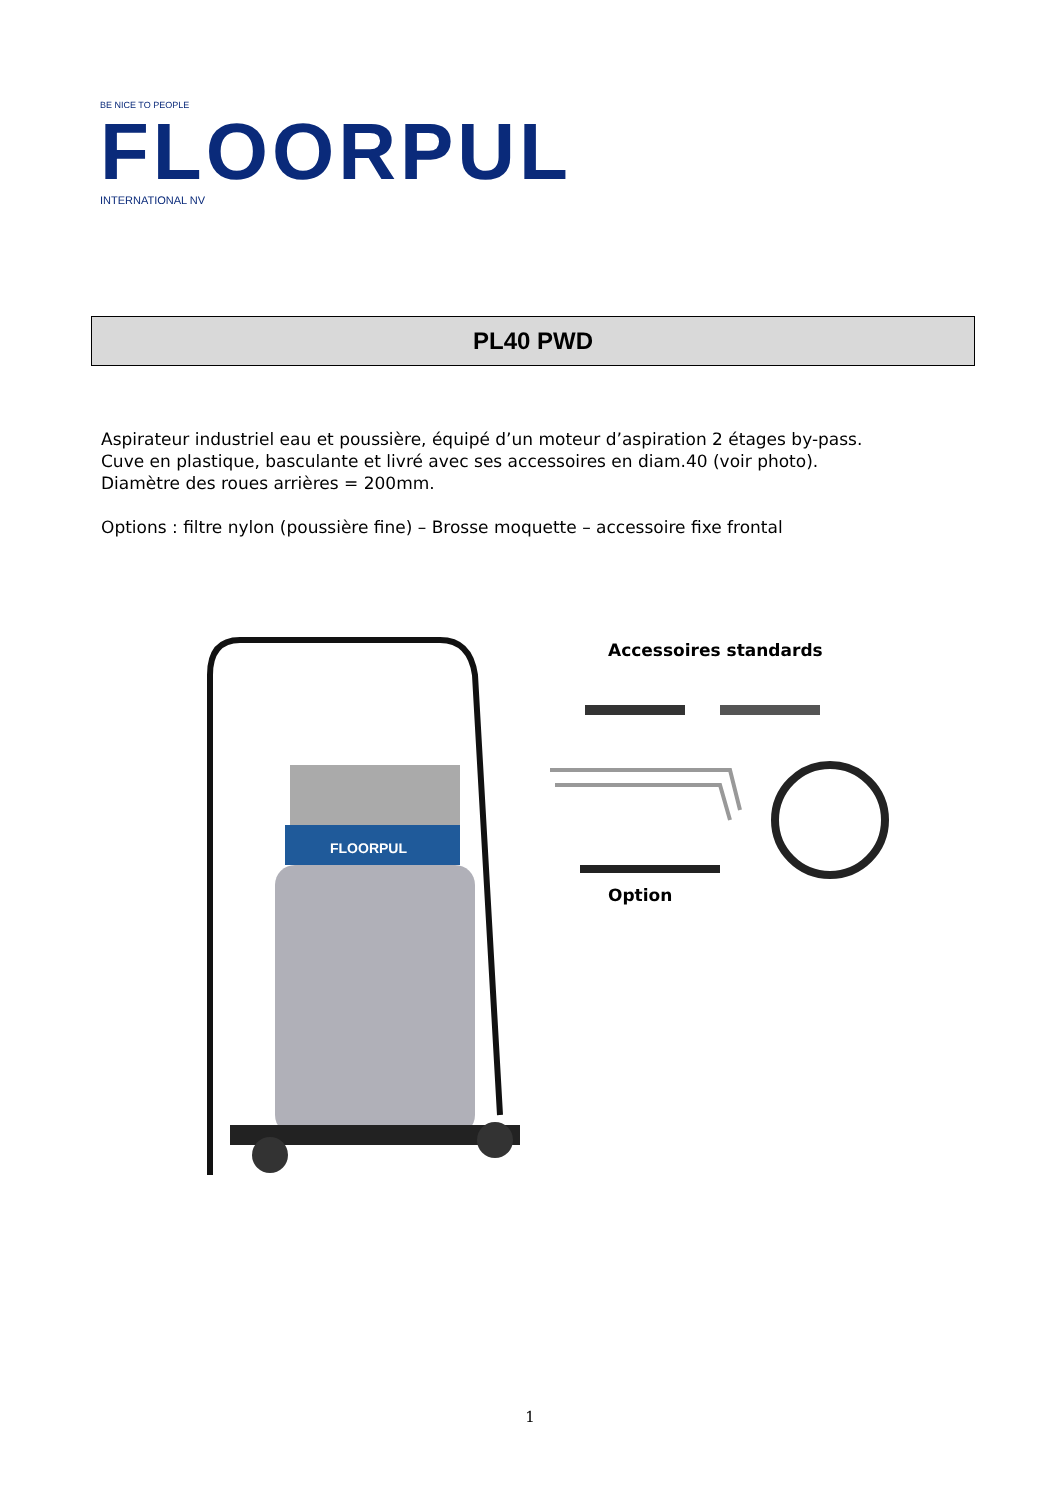BE NICE TO PEOPLE
FLOORPUL
INTERNATIONAL NV
PL40 PWD
Aspirateur industriel eau et poussière, équipé d’un moteur d’aspiration 2 étages by-pass.
Cuve en plastique, basculante et livré avec ses accessoires en diam.40 (voir photo).
Diamètre des roues arrières = 200mm.
Options : filtre nylon (poussière fine) – Brosse moquette – accessoire fixe frontal
FLOORPUL
Accessoires standards
Option
1